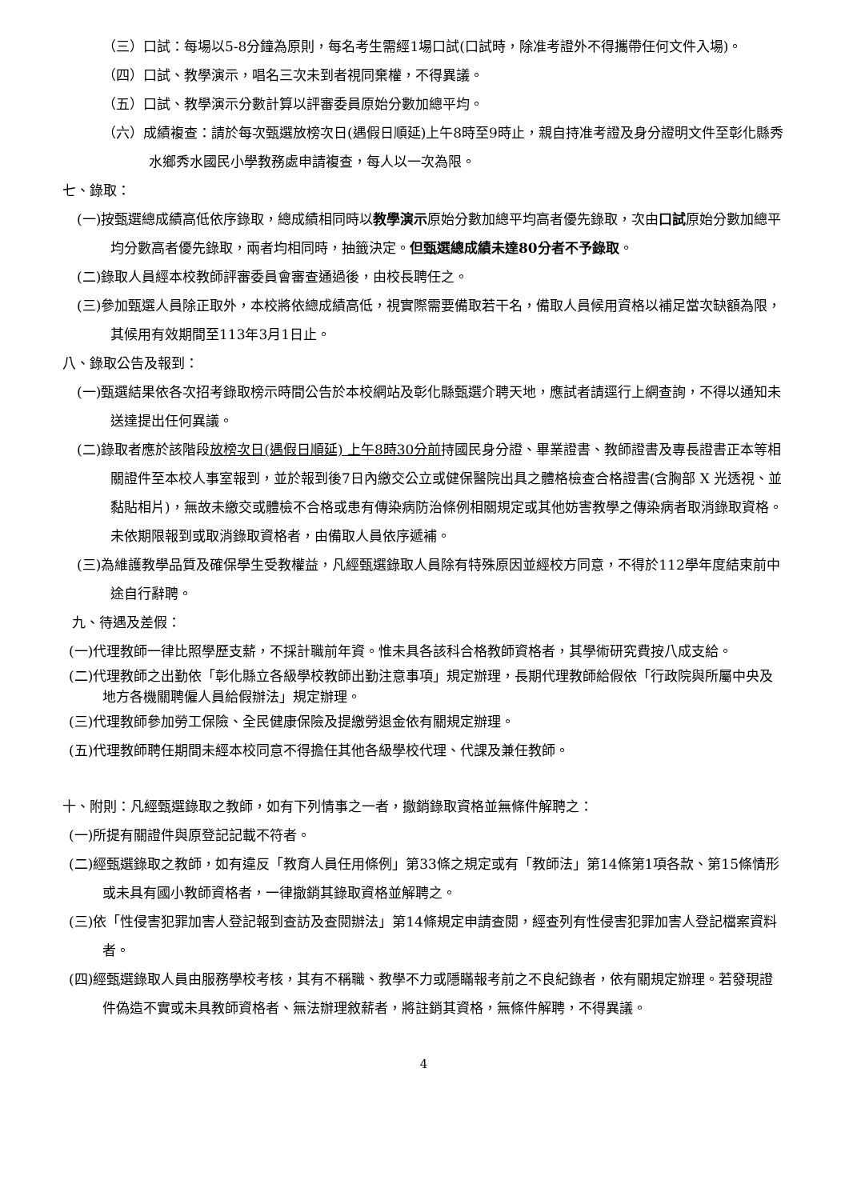（三）口試：每場以5-8分鐘為原則，每名考生需經1場口試(口試時，除准考證外不得攜帶任何文件入場)。
（四）口試、教學演示，唱名三次未到者視同棄權，不得異議。
（五）口試、教學演示分數計算以評審委員原始分數加總平均。
（六）成績複查：請於每次甄選放榜次日(遇假日順延)上午8時至9時止，親自持准考證及身分證明文件至彰化縣秀水鄉秀水國民小學教務處申請複查，每人以一次為限。
七、錄取：
(一)按甄選總成績高低依序錄取，總成績相同時以教學演示原始分數加總平均高者優先錄取，次由口試原始分數加總平均分數高者優先錄取，兩者均相同時，抽籤決定。但甄選總成績未達80分者不予錄取。
(二)錄取人員經本校教師評審委員會審查通過後，由校長聘任之。
(三)參加甄選人員除正取外，本校將依總成績高低，視實際需要備取若干名，備取人員候用資格以補足當次缺額為限，其候用有效期間至113年3月1日止。
八、錄取公告及報到：
(一)甄選結果依各次招考錄取榜示時間公告於本校網站及彰化縣甄選介聘天地，應試者請逕行上網查詢，不得以通知未送達提出任何異議。
(二)錄取者應於該階段放榜次日(遇假日順延) 上午8時30分前持國民身分證、畢業證書、教師證書及專長證書正本等相關證件至本校人事室報到，並於報到後7日內繳交公立或健保醫院出具之體格檢查合格證書(含胸部 X 光透視、並黏貼相片)，無故未繳交或體檢不合格或患有傳染病防治條例相關規定或其他妨害教學之傳染病者取消錄取資格。未依期限報到或取消錄取資格者，由備取人員依序遞補。
(三)為維護教學品質及確保學生受教權益，凡經甄選錄取人員除有特殊原因並經校方同意，不得於112學年度結束前中途自行辭聘。
九、待遇及差假：
(一)代理教師一律比照學歷支薪，不採計職前年資。惟未具各該科合格教師資格者，其學術研究費按八成支給。
(二)代理教師之出勤依「彰化縣立各級學校教師出勤注意事項」規定辦理，長期代理教師給假依「行政院與所屬中央及地方各機關聘僱人員給假辦法」規定辦理。
(三)代理教師參加勞工保險、全民健康保險及提繳勞退金依有關規定辦理。
(五)代理教師聘任期間未經本校同意不得擔任其他各級學校代理、代課及兼任教師。
十、附則：凡經甄選錄取之教師，如有下列情事之一者，撤銷錄取資格並無條件解聘之：
(一)所提有關證件與原登記記載不符者。
(二)經甄選錄取之教師，如有違反「教育人員任用條例」第33條之規定或有「教師法」第14條第1項各款、第15條情形或未具有國小教師資格者，一律撤銷其錄取資格並解聘之。
(三)依「性侵害犯罪加害人登記報到查訪及查閱辦法」第14條規定申請查閱，經查列有性侵害犯罪加害人登記檔案資料者。
(四)經甄選錄取人員由服務學校考核，其有不稱職、教學不力或隱瞞報考前之不良紀錄者，依有關規定辦理。若發現證件偽造不實或未具教師資格者、無法辦理敘薪者，將註銷其資格，無條件解聘，不得異議。
4